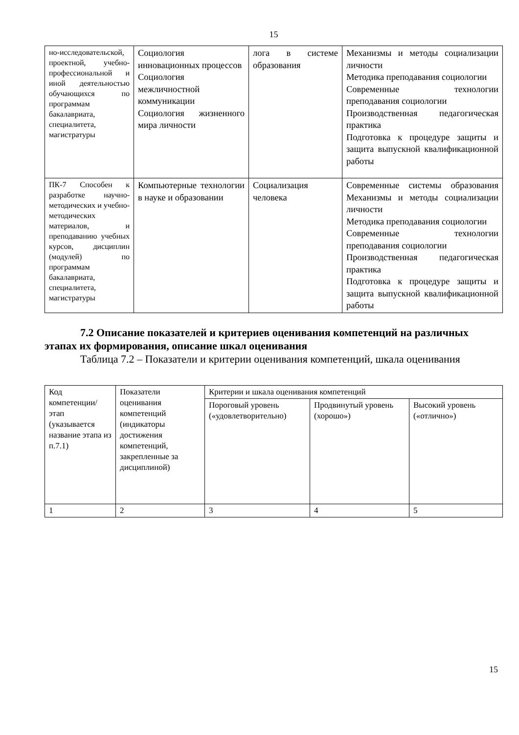15
| но-исследовательской, проектной, учебно-профессиональной и иной деятельностью обучающихся по программам бакалавриата, специалитета, магистратуры | Социология инновационных процессов Социология межличностной коммуникации Социология жизненного мира личности | лога в системе образования | Механизмы и методы социализации личности Методика преподавания социологии Современные технологии преподавания социологии Производственная педагогическая практика Подготовка к процедуре защиты и защита выпускной квалификационной работы |
| ПК-7 Способен к разработке научно-методических и учебно-методических материалов, и преподаванию учебных курсов, дисциплин (модулей) по программам бакалавриата, специалитета, магистратуры | Компьютерные технологии в науке и образовании | Социализация человека | Современные системы образования Механизмы и методы социализации личности Методика преподавания социологии Современные технологии преподавания социологии Производственная педагогическая практика Подготовка к процедуре защиты и защита выпускной квалификационной работы |
7.2 Описание показателей и критериев оценивания компетенций на различных этапах их формирования, описание шкал оценивания
Таблица 7.2 – Показатели и критерии оценивания компетенций, шкала оценивания
| Код компетенции/ этап (указывается название этапа из п.7.1) | Показатели оценивания компетенций (индикаторы достижения компетенций, закрепленные за дисциплиной) | Критерии и шкала оценивания компетенций | | |
| --- | --- | --- | --- | --- |
| | | Пороговый уровень («удовлетворительно) | Продвинутый уровень (хорошо») | Высокий уровень («отлично») |
| 1 | 2 | 3 | 4 | 5 |
15